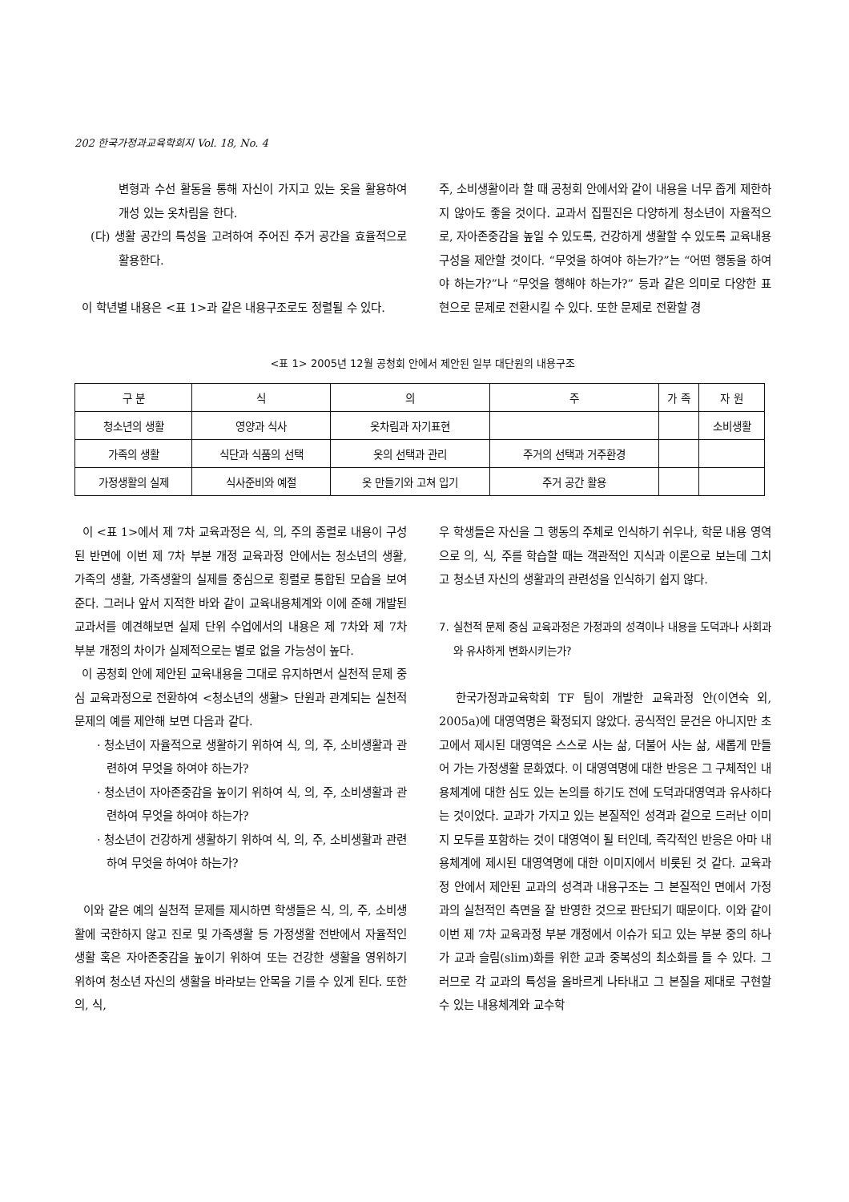202 한국가정과교육학회지 Vol. 18, No. 4
변형과 수선 활동을 통해 자신이 가지고 있는 옷을 활용하여 개성 있는 옷차림을 한다.
(다) 생활 공간의 특성을 고려하여 주어진 주거 공간을 효율적으로 활용한다.
이 학년별 내용은 <표 1>과 같은 내용구조로도 정렬될 수 있다.
주, 소비생활이라 할 때 공청회 안에서와 같이 내용을 너무 좁게 제한하지 않아도 좋을 것이다. 교과서 집필진은 다양하게 청소년이 자율적으로, 자아존중감을 높일 수 있도록, 건강하게 생활할 수 있도록 교육내용 구성을 제안할 것이다. “무엇을 하여야 하는가?”는 “어떤 행동을 하여야 하는가?”나 “무엇을 행해야 하는가?” 등과 같은 의미로 다양한 표현으로 문제로 전환시킬 수 있다. 또한 문제로 전환할 경
<표 1> 2005년 12월 공청회 안에서 제안된 일부 대단원의 내용구조
| 구 분 | 식 | 의 | 주 | 가 족 | 자 원 |
| --- | --- | --- | --- | --- | --- |
| 청소년의 생활 | 영양과 식사 | 옷차림과 자기표현 | | | 소비생활 |
| 가족의 생활 | 식단과 식품의 선택 | 옷의 선택과 관리 | 주거의 선택과 거주환경 | | |
| 가정생활의 실제 | 식사준비와 예절 | 옷 만들기와 고쳐 입기 | 주거 공간 활용 | | |
이 <표 1>에서 제 7차 교육과정은 식, 의, 주의 종렬로 내용이 구성된 반면에 이번 제 7차 부분 개정 교육과정 안에서는 청소년의 생활, 가족의 생활, 가족생활의 실제를 중심으로 횡렬로 통합된 모습을 보여준다. 그러나 앞서 지적한 바와 같이 교육내용체계와 이에 준해 개발된 교과서를 예견해보면 실제 단위 수업에서의 내용은 제 7차와 제 7차 부분 개정의 차이가 실제적으로는 별로 없을 가능성이 높다.
이 공청회 안에 제안된 교육내용을 그대로 유지하면서 실천적 문제 중심 교육과정으로 전환하여 <청소년의 생활> 단원과 관계되는 실천적 문제의 예를 제안해 보면 다음과 같다.
· 청소년이 자율적으로 생활하기 위하여 식, 의, 주, 소비생활과 관련하여 무엇을 하여야 하는가?
· 청소년이 자아존중감을 높이기 위하여 식, 의, 주, 소비생활과 관련하여 무엇을 하여야 하는가?
· 청소년이 건강하게 생활하기 위하여 식, 의, 주, 소비생활과 관련하여 무엇을 하여야 하는가?
이와 같은 예의 실천적 문제를 제시하면 학생들은 식, 의, 주, 소비생활에 국한하지 않고 진로 및 가족생활 등 가정생활 전반에서 자율적인 생활 혹은 자아존중감을 높이기 위하여 또는 건강한 생활을 영위하기 위하여 청소년 자신의 생활을 바라보는 안목을 기를 수 있게 된다. 또한 의, 식,
우 학생들은 자신을 그 행동의 주체로 인식하기 쉬우나, 학문 내용 영역으로 의, 식, 주를 학습할 때는 객관적인 지식과 이론으로 보는데 그치고 청소년 자신의 생활과의 관련성을 인식하기 쉽지 않다.
7. 실천적 문제 중심 교육과정은 가정과의 성격이나 내용을 도덕과나 사회과와 유사하게 변화시키는가?
한국가정과교육학회 TF 팀이 개발한 교육과정 안(이연숙 외, 2005a)에 대영역명은 확정되지 않았다. 공식적인 문건은 아니지만 초고에서 제시된 대영역은 스스로 사는 삶, 더불어 사는 삶, 새롭게 만들어 가는 가정생활 문화였다. 이 대영역명에 대한 반응은 그 구체적인 내용체계에 대한 심도 있는 논의를 하기도 전에 도덕과대영역과 유사하다는 것이었다. 교과가 가지고 있는 본질적인 성격과 겉으로 드러난 이미지 모두를 포함하는 것이 대영역이 될 터인데, 즉각적인 반응은 아마 내용체계에 제시된 대영역명에 대한 이미지에서 비롯된 것 같다. 교육과정 안에서 제안된 교과의 성격과 내용구조는 그 본질적인 면에서 가정과의 실천적인 측면을 잘 반영한 것으로 판단되기 때문이다. 이와 같이 이번 제 7차 교육과정 부분 개정에서 이슈가 되고 있는 부분 중의 하나가 교과 슬림(slim)화를 위한 교과 중복성의 최소화를 들 수 있다. 그러므로 각 교과의 특성을 올바르게 나타내고 그 본질을 제대로 구현할 수 있는 내용체계와 교수학